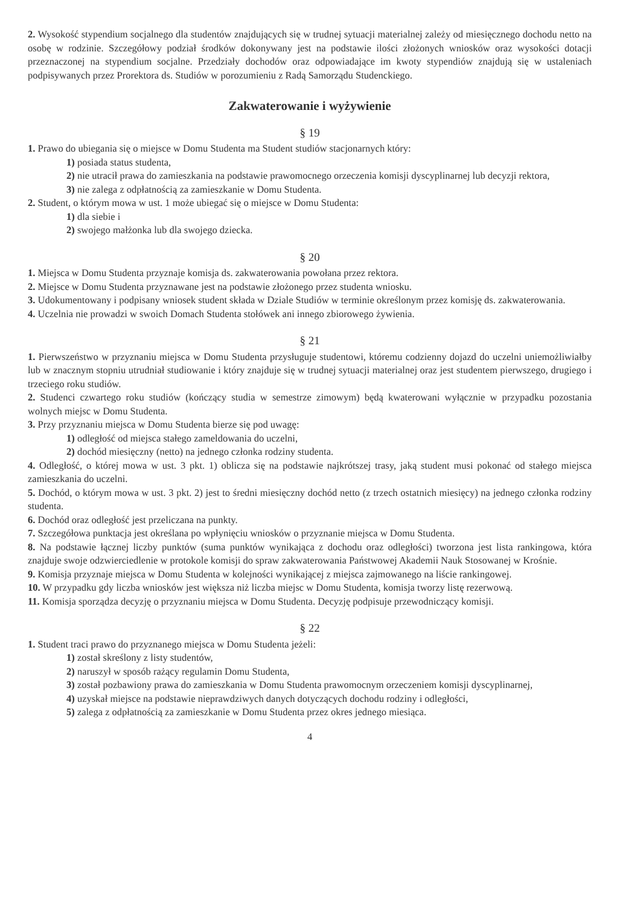2. Wysokość stypendium socjalnego dla studentów znajdujących się w trudnej sytuacji materialnej zależy od miesięcznego dochodu netto na osobę w rodzinie. Szczegółowy podział środków dokonywany jest na podstawie ilości złożonych wniosków oraz wysokości dotacji przeznaczonej na stypendium socjalne. Przedziały dochodów oraz odpowiadające im kwoty stypendiów znajdują się w ustaleniach podpisywanych przez Prorektora ds. Studiów w porozumieniu z Radą Samorządu Studenckiego.
Zakwaterowanie i wyżywienie
§ 19
1. Prawo do ubiegania się o miejsce w Domu Studenta ma Student studiów stacjonarnych który:
1) posiada status studenta,
2) nie utracił prawa do zamieszkania na podstawie prawomocnego orzeczenia komisji dyscyplinarnej lub decyzji rektora,
3) nie zalega z odpłatnością za zamieszkanie w Domu Studenta.
2. Student, o którym mowa w ust. 1 może ubiegać się o miejsce w Domu Studenta:
1) dla siebie i
2) swojego małżonka lub dla swojego dziecka.
§ 20
1. Miejsca w Domu Studenta przyznaje komisja ds. zakwaterowania powołana przez rektora.
2. Miejsce w Domu Studenta przyznawane jest na podstawie złożonego przez studenta wniosku.
3. Udokumentowany i podpisany wniosek student składa w Dziale Studiów w terminie określonym przez komisję ds. zakwaterowania.
4. Uczelnia nie prowadzi w swoich Domach Studenta stołówek ani innego zbiorowego żywienia.
§ 21
1. Pierwszeństwo w przyznaniu miejsca w Domu Studenta przysługuje studentowi, któremu codzienny dojazd do uczelni uniemożliwiałby lub w znacznym stopniu utrudniał studiowanie i który znajduje się w trudnej sytuacji materialnej oraz jest studentem pierwszego, drugiego i trzeciego roku studiów.
2. Studenci czwartego roku studiów (kończący studia w semestrze zimowym) będą kwaterowani wyłącznie w przypadku pozostania wolnych miejsc w Domu Studenta.
3. Przy przyznaniu miejsca w Domu Studenta bierze się pod uwagę:
1) odległość od miejsca stałego zameldowania do uczelni,
2) dochód miesięczny (netto) na jednego członka rodziny studenta.
4. Odległość, o której mowa w ust. 3 pkt. 1) oblicza się na podstawie najkrótszej trasy, jaką student musi pokonać od stałego miejsca zamieszkania do uczelni.
5. Dochód, o którym mowa w ust. 3 pkt. 2) jest to średni miesięczny dochód netto (z trzech ostatnich miesięcy) na jednego członka rodziny studenta.
6. Dochód oraz odległość jest przeliczana na punkty.
7. Szczegółowa punktacja jest określana po wpłynięciu wniosków o przyznanie miejsca w Domu Studenta.
8. Na podstawie łącznej liczby punktów (suma punktów wynikająca z dochodu oraz odległości) tworzona jest lista rankingowa, która znajduje swoje odzwierciedlenie w protokole komisji do spraw zakwaterowania Państwowej Akademii Nauk Stosowanej w Krośnie.
9. Komisja przyznaje miejsca w Domu Studenta w kolejności wynikającej z miejsca zajmowanego na liście rankingowej.
10. W przypadku gdy liczba wniosków jest większa niż liczba miejsc w Domu Studenta, komisja tworzy listę rezerwową.
11. Komisja sporządza decyzję o przyznaniu miejsca w Domu Studenta. Decyzję podpisuje przewodniczący komisji.
§ 22
1. Student traci prawo do przyznanego miejsca w Domu Studenta jeżeli:
1) został skreślony z listy studentów,
2) naruszył w sposób rażący regulamin Domu Studenta,
3) został pozbawiony prawa do zamieszkania w Domu Studenta prawomocnym orzeczeniem komisji dyscyplinarnej,
4) uzyskał miejsce na podstawie nieprawdziwych danych dotyczących dochodu rodziny i odległości,
5) zalega z odpłatnością za zamieszkanie w Domu Studenta przez okres jednego miesiąca.
4